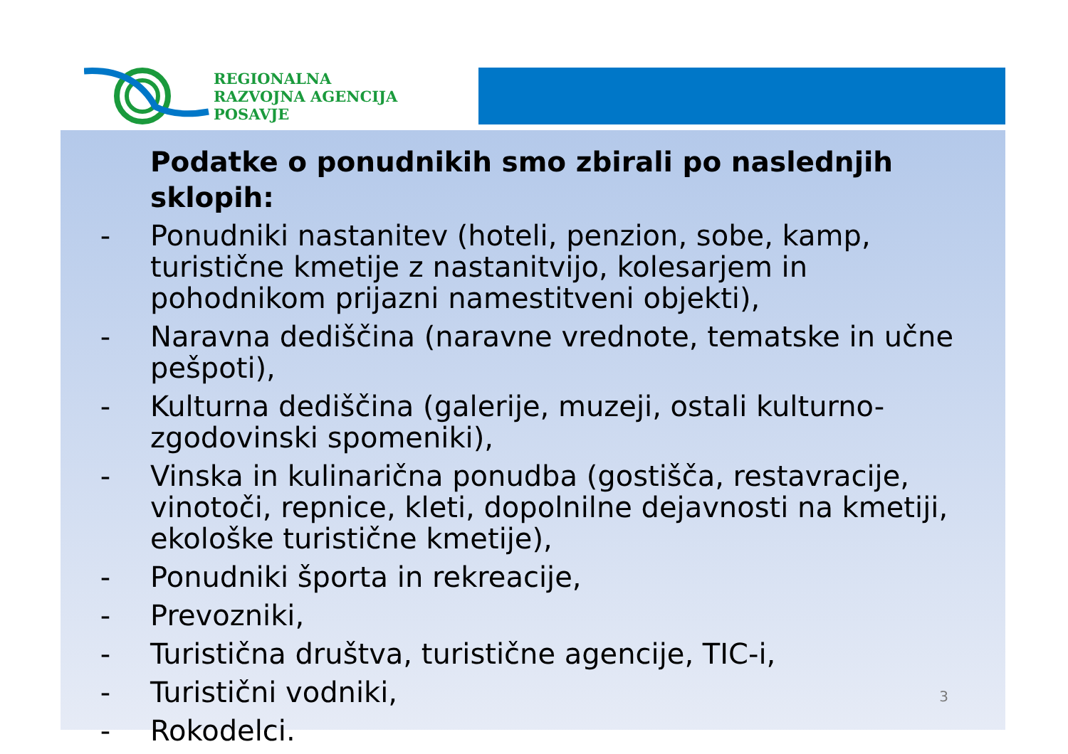REGIONALNA
RAZVOJNA AGENCIJA
POSAVJE
Podatke o ponudnikih smo zbirali po naslednjih sklopih:
- Ponudniki nastanitev (hoteli, penzion, sobe, kamp, turistične kmetije z nastanitvijo, kolesarjem in pohodnikom prijazni namestitveni objekti),
- Naravna dediščina (naravne vrednote, tematske in učne pešpoti),
- Kulturna dediščina (galerije, muzeji, ostali kulturno-zgodovinski spomeniki),
- Vinska in kulinarična ponudba (gostišča, restavracije, vinotoči, repnice, kleti, dopolnilne dejavnosti na kmetiji, ekološke turistične kmetije),
- Ponudniki športa in rekreacije,
- Prevozniki,
- Turistična društva, turistične agencije, TIC-i,
- Turistični vodniki,
- Rokodelci.
3